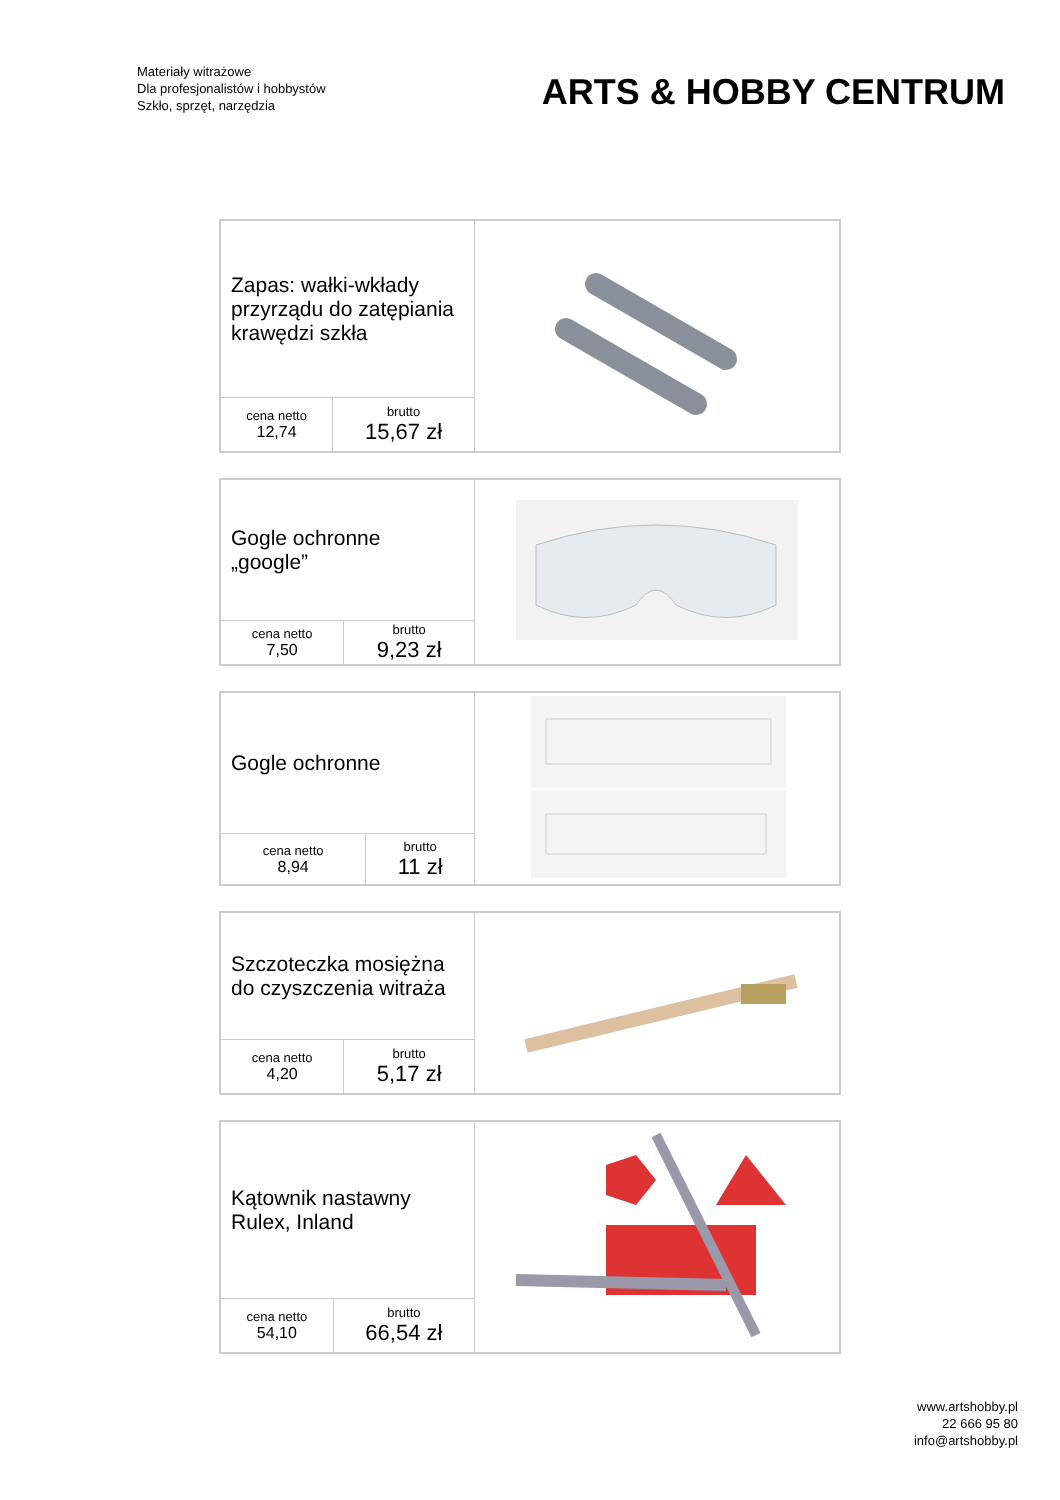Materiały witrażowe
Dla profesjonalistów i hobbystów
Szkło, sprzęt, narzędzia
ARTS & HOBBY CENTRUM
| Zapas: wałki-wkłady przyrządu do zatępiania krawędzi szkła | | |
| cena netto 12,74 | brutto 15,67 zł | |
| Gogle ochronne „google” | | |
| cena netto 7,50 | brutto 9,23 zł | |
| Gogle ochronne | | |
| cena netto 8,94 | brutto 11 zł | |
| Szczoteczka mosiężna do czyszczenia witraża | | |
| cena netto 4,20 | brutto 5,17 zł | |
| Kątownik nastawny Rulex, Inland | | |
| cena netto 54,10 | brutto 66,54 zł | |
www.artshobby.pl
22 666 95 80
info@artshobby.pl